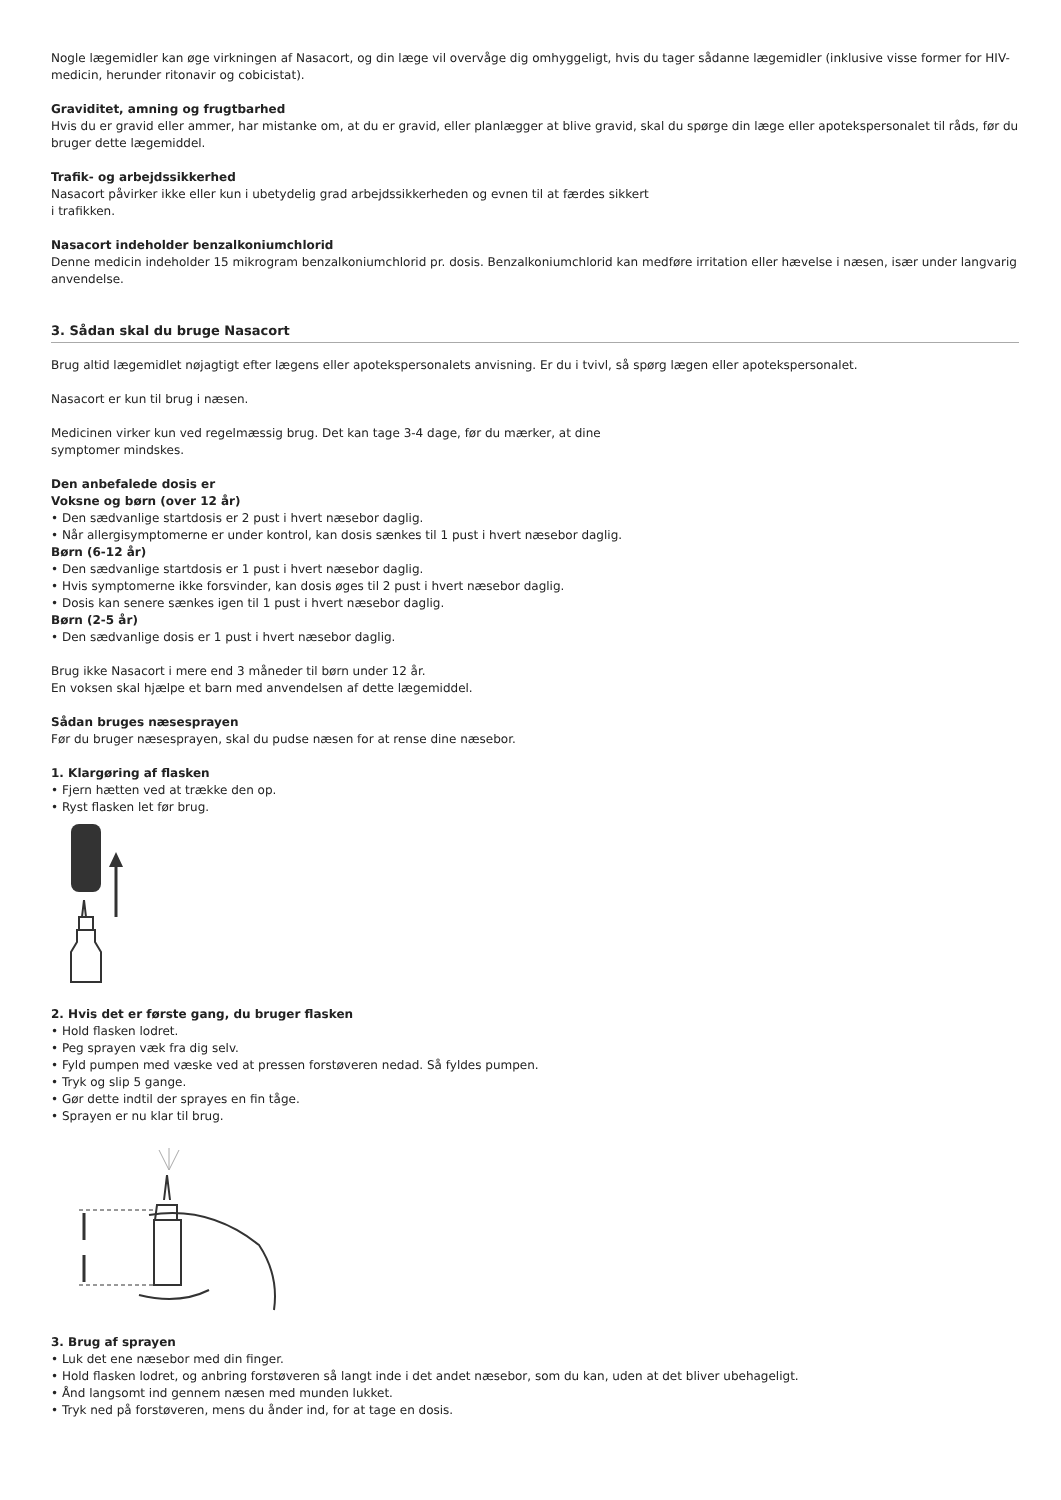Nogle lægemidler kan øge virkningen af Nasacort, og din læge vil overvåge dig omhyggeligt, hvis du tager sådanne lægemidler (inklusive visse former for HIV-medicin, herunder ritonavir og cobicistat).
Graviditet, amning og frugtbarhed
Hvis du er gravid eller ammer, har mistanke om, at du er gravid, eller planlægger at blive gravid, skal du spørge din læge eller apotekspersonalet til råds, før du bruger dette lægemiddel.
Trafik- og arbejdssikkerhed
Nasacort påvirker ikke eller kun i ubetydelig grad arbejdssikkerheden og evnen til at færdes sikkert
i trafikken.
Nasacort indeholder benzalkoniumchlorid
Denne medicin indeholder 15 mikrogram benzalkoniumchlorid pr. dosis. Benzalkoniumchlorid kan medføre irritation eller hævelse i næsen, især under langvarig anvendelse.
3. Sådan skal du bruge Nasacort
Brug altid lægemidlet nøjagtigt efter lægens eller apotekspersonalets anvisning. Er du i tvivl, så spørg lægen eller apotekspersonalet.
Nasacort er kun til brug i næsen.
Medicinen virker kun ved regelmæssig brug. Det kan tage 3-4 dage, før du mærker, at dine
symptomer mindskes.
Den anbefalede dosis er
Voksne og børn (over 12 år)
• Den sædvanlige startdosis er 2 pust i hvert næsebor daglig.
• Når allergisymptomerne er under kontrol, kan dosis sænkes til 1 pust i hvert næsebor daglig.
Børn (6-12 år)
• Den sædvanlige startdosis er 1 pust i hvert næsebor daglig.
• Hvis symptomerne ikke forsvinder, kan dosis øges til 2 pust i hvert næsebor daglig.
• Dosis kan senere sænkes igen til 1 pust i hvert næsebor daglig.
Børn (2-5 år)
• Den sædvanlige dosis er 1 pust i hvert næsebor daglig.
Brug ikke Nasacort i mere end 3 måneder til børn under 12 år.
En voksen skal hjælpe et barn med anvendelsen af dette lægemiddel.
Sådan bruges næsesprayen
Før du bruger næsesprayen, skal du pudse næsen for at rense dine næsebor.
1. Klargøring af flasken
• Fjern hætten ved at trække den op.
• Ryst flasken let før brug.
2. Hvis det er første gang, du bruger flasken
• Hold flasken lodret.
• Peg sprayen væk fra dig selv.
• Fyld pumpen med væske ved at pressen forstøveren nedad. Så fyldes pumpen.
• Tryk og slip 5 gange.
• Gør dette indtil der sprayes en fin tåge.
• Sprayen er nu klar til brug.
3. Brug af sprayen
• Luk det ene næsebor med din finger.
• Hold flasken lodret, og anbring forstøveren så langt inde i det andet næsebor, som du kan, uden at det bliver ubehageligt.
• Ånd langsomt ind gennem næsen med munden lukket.
• Tryk ned på forstøveren, mens du ånder ind, for at tage en dosis.